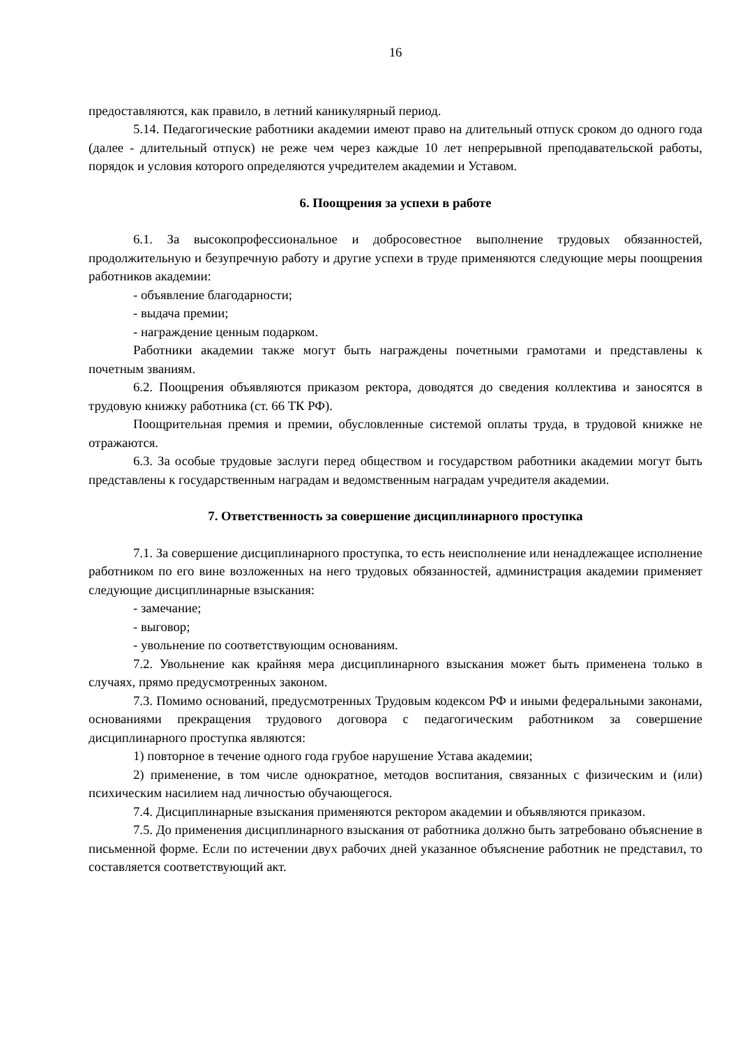16
предоставляются, как правило, в летний каникулярный период.
5.14. Педагогические работники академии имеют право на длительный отпуск сроком до одного года (далее - длительный отпуск) не реже чем через каждые 10 лет непрерывной преподавательской работы, порядок и условия которого определяются учредителем академии и Уставом.
6. Поощрения за успехи в работе
6.1. За высокопрофессиональное и добросовестное выполнение трудовых обязанностей, продолжительную и безупречную работу и другие успехи в труде применяются следующие меры поощрения работников академии:
- объявление благодарности;
- выдача премии;
- награждение ценным подарком.
Работники академии также могут быть награждены почетными грамотами и представлены к почетным званиям.
6.2. Поощрения объявляются приказом ректора, доводятся до сведения коллектива и заносятся в трудовую книжку работника (ст. 66 ТК РФ).
Поощрительная премия и премии, обусловленные системой оплаты труда, в трудовой книжке не отражаются.
6.3. За особые трудовые заслуги перед обществом и государством работники академии могут быть представлены к государственным наградам и ведомственным наградам учредителя академии.
7. Ответственность за совершение дисциплинарного проступка
7.1. За совершение дисциплинарного проступка, то есть неисполнение или ненадлежащее исполнение работником по его вине возложенных на него трудовых обязанностей, администрация академии применяет следующие дисциплинарные взыскания:
- замечание;
- выговор;
- увольнение по соответствующим основаниям.
7.2. Увольнение как крайняя мера дисциплинарного взыскания может быть применена только в случаях, прямо предусмотренных законом.
7.3. Помимо оснований, предусмотренных Трудовым кодексом РФ и иными федеральными законами, основаниями прекращения трудового договора с педагогическим работником за совершение дисциплинарного проступка являются:
1) повторное в течение одного года грубое нарушение Устава академии;
2) применение, в том числе однократное, методов воспитания, связанных с физическим и (или) психическим насилием над личностью обучающегося.
7.4. Дисциплинарные взыскания применяются ректором академии и объявляются приказом.
7.5. До применения дисциплинарного взыскания от работника должно быть затребовано объяснение в письменной форме. Если по истечении двух рабочих дней указанное объяснение работник не представил, то составляется соответствующий акт.